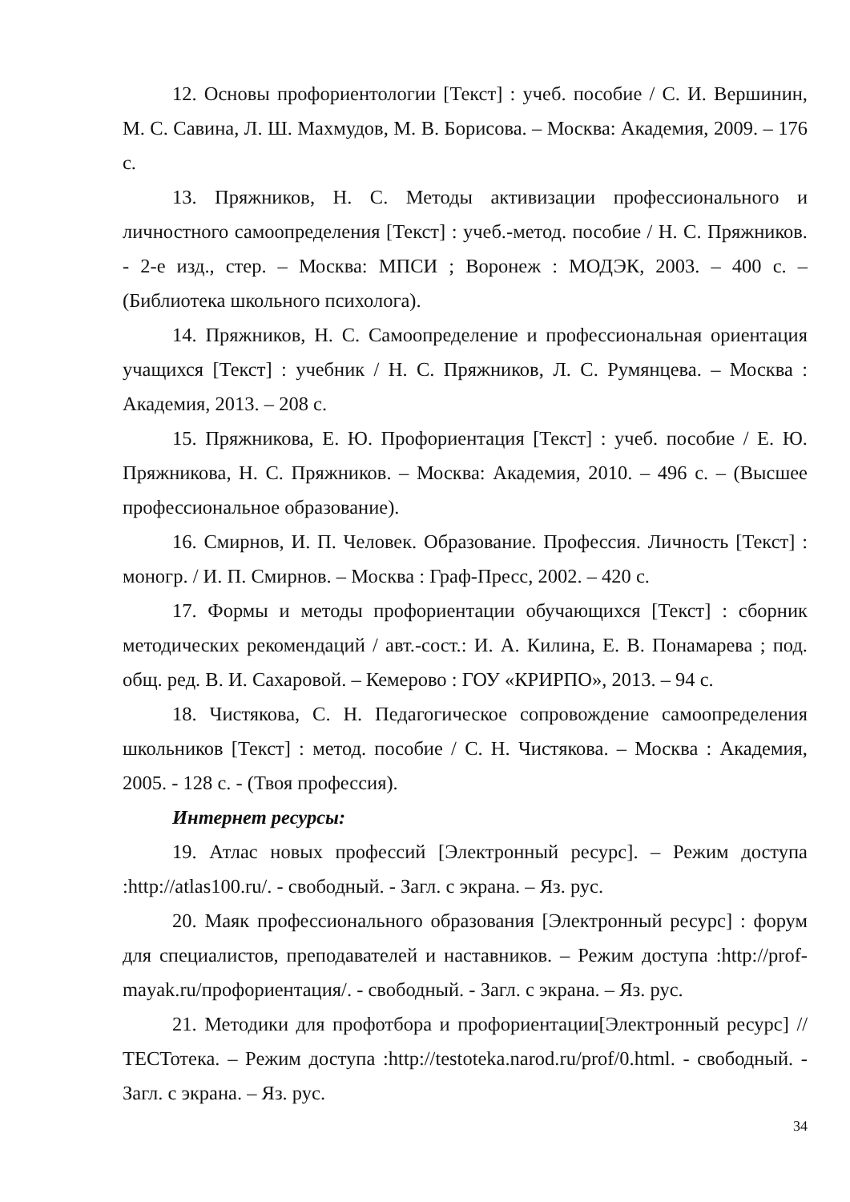12. Основы профориентологии [Текст] : учеб. пособие / С. И. Вершинин, М. С. Савина, Л. Ш. Махмудов, М. В. Борисова. – Москва: Академия, 2009. – 176 с.
13. Пряжников, Н. С. Методы активизации профессионального и личностного самоопределения [Текст] : учеб.-метод. пособие / Н. С. Пряжников. - 2-е изд., стер. – Москва: МПСИ ; Воронеж : МОДЭК, 2003. – 400 с. – (Библиотека школьного психолога).
14. Пряжников, Н. С. Самоопределение и профессиональная ориентация учащихся [Текст] : учебник / Н. С. Пряжников, Л. С. Румянцева. – Москва : Академия, 2013. – 208 с.
15. Пряжникова, Е. Ю. Профориентация [Текст] : учеб. пособие / Е. Ю. Пряжникова, Н. С. Пряжников. – Москва: Академия, 2010. – 496 с. – (Высшее профессиональное образование).
16. Смирнов, И. П. Человек. Образование. Профессия. Личность [Текст] : моногр. / И. П. Смирнов. – Москва : Граф-Пресс, 2002. – 420 с.
17. Формы и методы профориентации обучающихся [Текст] : сборник методических рекомендаций / авт.-сост.: И. А. Килина, Е. В. Понамарева ; под. общ. ред. В. И. Сахаровой. – Кемерово : ГОУ «КРИРПО», 2013. – 94 с.
18. Чистякова, С. Н. Педагогическое сопровождение самоопределения школьников [Текст] : метод. пособие / С. Н. Чистякова. – Москва : Академия, 2005. - 128 с. - (Твоя профессия).
Интернет ресурсы:
19. Атлас новых профессий [Электронный ресурс]. – Режим доступа :http://atlas100.ru/. - свободный. - Загл. с экрана. – Яз. рус.
20. Маяк профессионального образования [Электронный ресурс] : форум для специалистов, преподавателей и наставников. – Режим доступа :http://prof-mayak.ru/профориентация/. - свободный. - Загл. с экрана. – Яз. рус.
21. Методики для профотбора и профориентации[Электронный ресурс] // ТЕСТотека. – Режим доступа :http://testoteka.narod.ru/prof/0.html. - свободный. - Загл. с экрана. – Яз. рус.
34